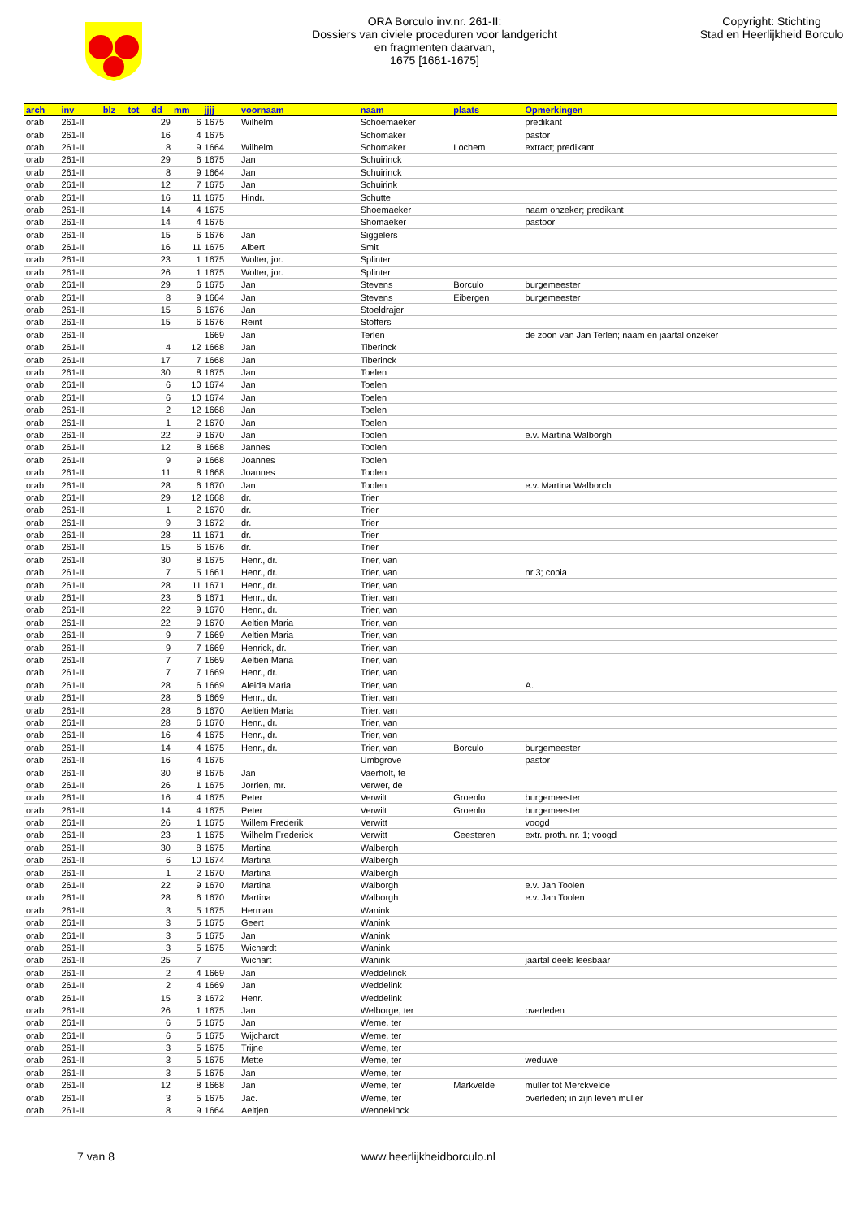ORA Borculo inv.nr. 261-II:
Dossiers van civiele proceduren voor landgericht
en fragmenten daarvan,
1675 [1661-1675]
Copyright: Stichting
Stad en Heerlijkheid Borculo
| arch | inv | blz | tot | dd | mm | jjjj | voornaam | naam | plaats | Opmerkingen |
| --- | --- | --- | --- | --- | --- | --- | --- | --- | --- | --- |
| orab | 261-II | | | 29 | 6 | 1675 | Wilhelm | Schoemaeker | | predikant |
| orab | 261-II | | | 16 | 4 | 1675 | | Schomaker | | pastor |
| orab | 261-II | | | 8 | 9 | 1664 | Wilhelm | Schomaker | Lochem | extract; predikant |
| orab | 261-II | | | 29 | 6 | 1675 | Jan | Schuirinck | | |
| orab | 261-II | | | 8 | 9 | 1664 | Jan | Schuirinck | | |
| orab | 261-II | | | 12 | 7 | 1675 | Jan | Schuirink | | |
| orab | 261-II | | | 16 | 11 | 1675 | Hindr. | Schutte | | |
| orab | 261-II | | | 14 | 4 | 1675 | | Shoemaeker | | naam onzeker; predikant |
| orab | 261-II | | | 14 | 4 | 1675 | | Shomaeker | | pastoor |
| orab | 261-II | | | 15 | 6 | 1676 | Jan | Siggelers | | |
| orab | 261-II | | | 16 | 11 | 1675 | Albert | Smit | | |
| orab | 261-II | | | 23 | 1 | 1675 | Wolter, jor. | Splinter | | |
| orab | 261-II | | | 26 | 1 | 1675 | Wolter, jor. | Splinter | | |
| orab | 261-II | | | 29 | 6 | 1675 | Jan | Stevens | Borculo | burgemeester |
| orab | 261-II | | | 8 | 9 | 1664 | Jan | Stevens | Eibergen | burgemeester |
| orab | 261-II | | | 15 | 6 | 1676 | Jan | Stoeldrajer | | |
| orab | 261-II | | | 15 | 6 | 1676 | Reint | Stoffers | | |
| orab | 261-II | | | | | 1669 | Jan | Terlen | | de zoon van Jan Terlen; naam en jaartal onzeker |
| orab | 261-II | | | 4 | 12 | 1668 | Jan | Tiberinck | | |
| orab | 261-II | | | 17 | 7 | 1668 | Jan | Tiberinck | | |
| orab | 261-II | | | 30 | 8 | 1675 | Jan | Toelen | | |
| orab | 261-II | | | 6 | 10 | 1674 | Jan | Toelen | | |
| orab | 261-II | | | 6 | 10 | 1674 | Jan | Toelen | | |
| orab | 261-II | | | 2 | 12 | 1668 | Jan | Toelen | | |
| orab | 261-II | | | 1 | 2 | 1670 | Jan | Toelen | | |
| orab | 261-II | | | 22 | 9 | 1670 | Jan | Toolen | | e.v. Martina Walborgh |
| orab | 261-II | | | 12 | 8 | 1668 | Jannes | Toolen | | |
| orab | 261-II | | | 9 | 9 | 1668 | Joannes | Toolen | | |
| orab | 261-II | | | 11 | 8 | 1668 | Joannes | Toolen | | |
| orab | 261-II | | | 28 | 6 | 1670 | Jan | Toolen | | e.v. Martina Walborch |
| orab | 261-II | | | 29 | 12 | 1668 | dr. | Trier | | |
| orab | 261-II | | | 1 | 2 | 1670 | dr. | Trier | | |
| orab | 261-II | | | 9 | 3 | 1672 | dr. | Trier | | |
| orab | 261-II | | | 28 | 11 | 1671 | dr. | Trier | | |
| orab | 261-II | | | 15 | 6 | 1676 | dr. | Trier | | |
| orab | 261-II | | | 30 | 8 | 1675 | Henr., dr. | Trier, van | | |
| orab | 261-II | | | 7 | 5 | 1661 | Henr., dr. | Trier, van | | nr 3; copia |
| orab | 261-II | | | 28 | 11 | 1671 | Henr., dr. | Trier, van | | |
| orab | 261-II | | | 23 | 6 | 1671 | Henr., dr. | Trier, van | | |
| orab | 261-II | | | 22 | 9 | 1670 | Henr., dr. | Trier, van | | |
| orab | 261-II | | | 22 | 9 | 1670 | Aeltien Maria | Trier, van | | |
| orab | 261-II | | | 9 | 7 | 1669 | Aeltien Maria | Trier, van | | |
| orab | 261-II | | | 9 | 7 | 1669 | Henrick, dr. | Trier, van | | |
| orab | 261-II | | | 7 | 7 | 1669 | Aeltien Maria | Trier, van | | |
| orab | 261-II | | | 7 | 7 | 1669 | Henr., dr. | Trier, van | | |
| orab | 261-II | | | 28 | 6 | 1669 | Aleida Maria | Trier, van | | A. |
| orab | 261-II | | | 28 | 6 | 1669 | Henr., dr. | Trier, van | | |
| orab | 261-II | | | 28 | 6 | 1670 | Aeltien Maria | Trier, van | | |
| orab | 261-II | | | 28 | 6 | 1670 | Henr., dr. | Trier, van | | |
| orab | 261-II | | | 16 | 4 | 1675 | Henr., dr. | Trier, van | | |
| orab | 261-II | | | 14 | 4 | 1675 | Henr., dr. | Trier, van | Borculo | burgemeester |
| orab | 261-II | | | 16 | 4 | 1675 | | Umbgrove | | pastor |
| orab | 261-II | | | 30 | 8 | 1675 | Jan | Vaerholt, te | | |
| orab | 261-II | | | 26 | 1 | 1675 | Jorrien, mr. | Verwer, de | | |
| orab | 261-II | | | 16 | 4 | 1675 | Peter | Verwilt | Groenlo | burgemeester |
| orab | 261-II | | | 14 | 4 | 1675 | Peter | Verwilt | Groenlo | burgemeester |
| orab | 261-II | | | 26 | 1 | 1675 | Willem Frederik | Verwitt | | voogd |
| orab | 261-II | | | 23 | 1 | 1675 | Wilhelm Frederick | Verwitt | Geesteren | extr. proth. nr. 1; voogd |
| orab | 261-II | | | 30 | 8 | 1675 | Martina | Walbergh | | |
| orab | 261-II | | | 6 | 10 | 1674 | Martina | Walbergh | | |
| orab | 261-II | | | 1 | 2 | 1670 | Martina | Walbergh | | |
| orab | 261-II | | | 22 | 9 | 1670 | Martina | Walborgh | | e.v. Jan Toolen |
| orab | 261-II | | | 28 | 6 | 1670 | Martina | Walborgh | | e.v. Jan Toolen |
| orab | 261-II | | | 3 | 5 | 1675 | Herman | Wanink | | |
| orab | 261-II | | | 3 | 5 | 1675 | Geert | Wanink | | |
| orab | 261-II | | | 3 | 5 | 1675 | Jan | Wanink | | |
| orab | 261-II | | | 3 | 5 | 1675 | Wichardt | Wanink | | |
| orab | 261-II | | | 25 | 7 | | Wichart | Wanink | | jaartal deels leesbaar |
| orab | 261-II | | | 2 | 4 | 1669 | Jan | Weddelinck | | |
| orab | 261-II | | | 2 | 4 | 1669 | Jan | Weddelink | | |
| orab | 261-II | | | 15 | 3 | 1672 | Henr. | Weddelink | | |
| orab | 261-II | | | 26 | 1 | 1675 | Jan | Welborge, ter | | overleden |
| orab | 261-II | | | 6 | 5 | 1675 | Jan | Weme, ter | | |
| orab | 261-II | | | 6 | 5 | 1675 | Wijchardt | Weme, ter | | |
| orab | 261-II | | | 3 | 5 | 1675 | Trijne | Weme, ter | | |
| orab | 261-II | | | 3 | 5 | 1675 | Mette | Weme, ter | | weduwe |
| orab | 261-II | | | 3 | 5 | 1675 | Jan | Weme, ter | | |
| orab | 261-II | | | 12 | 8 | 1668 | Jan | Weme, ter | Markvelde | muller tot Merckvelde |
| orab | 261-II | | | 3 | 5 | 1675 | Jac. | Weme, ter | | overleden; in zijn leven muller |
| orab | 261-II | | | 8 | 9 | 1664 | Aeltjen | Wennekinck | | |
7 van 8 www.heerlijkheidborculo.nl